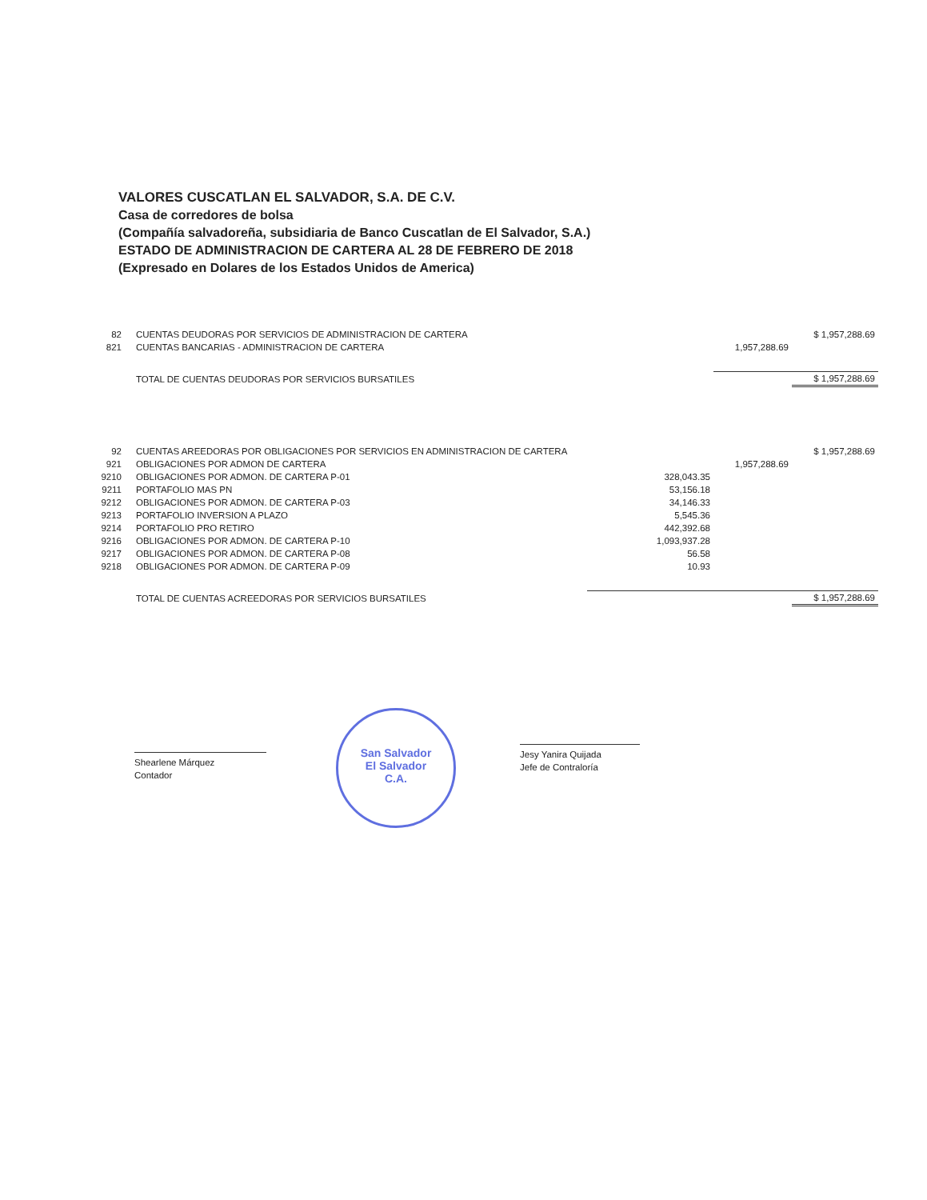VALORES CUSCATLAN EL SALVADOR, S.A. DE C.V.
Casa de corredores de bolsa
(Compañía salvadoreña, subsidiaria de Banco Cuscatlan de El Salvador, S.A.)
ESTADO DE ADMINISTRACION DE CARTERA AL 28 DE FEBRERO DE 2018
(Expresado en Dolares de los Estados Unidos de America)
| 82 | CUENTAS DEUDORAS POR SERVICIOS DE ADMINISTRACION DE CARTERA | | | $ 1,957,288.69 |
| 821 | CUENTAS BANCARIAS - ADMINISTRACION DE CARTERA | | 1,957,288.69 | |
| | TOTAL DE CUENTAS DEUDORAS POR SERVICIOS BURSATILES | | | $ 1,957,288.69 |
| 92 | CUENTAS AREEDORAS POR OBLIGACIONES POR SERVICIOS EN ADMINISTRACION DE CARTERA | | | $ 1,957,288.69 |
| 921 | OBLIGACIONES POR ADMON DE CARTERA | | 1,957,288.69 | |
| 9210 | OBLIGACIONES POR ADMON. DE CARTERA P-01 | 328,043.35 | | |
| 9211 | PORTAFOLIO MAS PN | 53,156.18 | | |
| 9212 | OBLIGACIONES POR ADMON. DE CARTERA P-03 | 34,146.33 | | |
| 9213 | PORTAFOLIO INVERSION A PLAZO | 5,545.36 | | |
| 9214 | PORTAFOLIO PRO RETIRO | 442,392.68 | | |
| 9216 | OBLIGACIONES POR ADMON. DE CARTERA P-10 | 1,093,937.28 | | |
| 9217 | OBLIGACIONES POR ADMON. DE CARTERA P-08 | 56.58 | | |
| 9218 | OBLIGACIONES POR ADMON. DE CARTERA P-09 | 10.93 | | |
| | TOTAL DE CUENTAS ACREEDORAS POR SERVICIOS BURSATILES | | | $ 1,957,288.69 |
Shearlene Márquez
Contador
San Salvador
El Salvador
C.A.
Jesy Yanira Quijada
Jefe de Contraloría